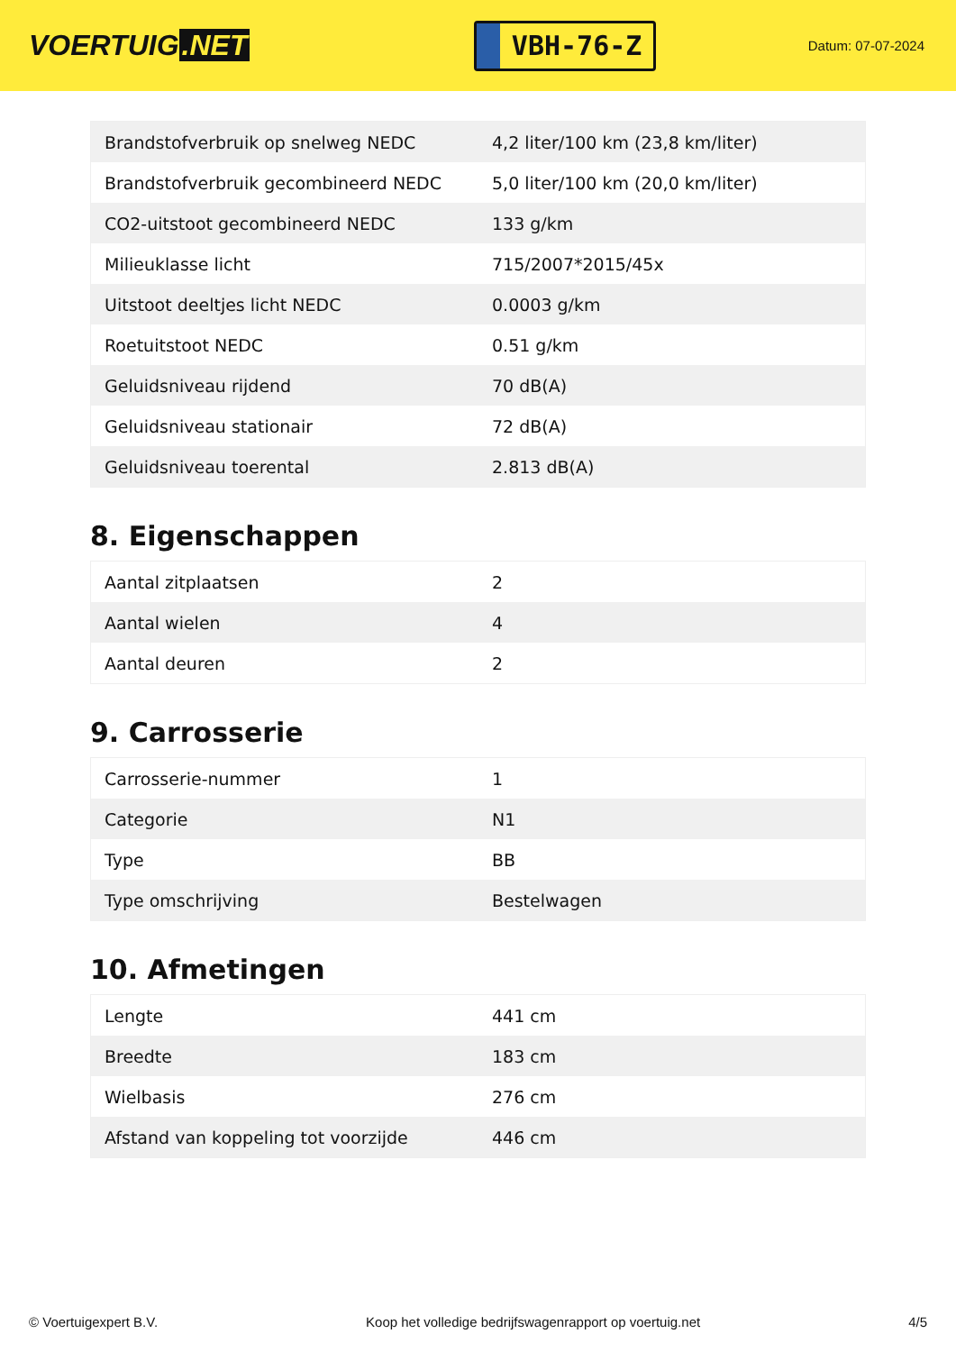VOERTUIG.NET
VBH-76-Z
Datum: 07-07-2024
| Brandstofverbruik op snelweg NEDC | 4,2 liter/100 km (23,8 km/liter) |
| Brandstofverbruik gecombineerd NEDC | 5,0 liter/100 km (20,0 km/liter) |
| CO2-uitstoot gecombineerd NEDC | 133 g/km |
| Milieuklasse licht | 715/2007*2015/45x |
| Uitstoot deeltjes licht NEDC | 0.0003 g/km |
| Roetuitstoot NEDC | 0.51 g/km |
| Geluidsniveau rijdend | 70 dB(A) |
| Geluidsniveau stationair | 72 dB(A) |
| Geluidsniveau toerental | 2.813 dB(A) |
8. Eigenschappen
| Aantal zitplaatsen | 2 |
| Aantal wielen | 4 |
| Aantal deuren | 2 |
9. Carrosserie
| Carrosserie-nummer | 1 |
| Categorie | N1 |
| Type | BB |
| Type omschrijving | Bestelwagen |
10. Afmetingen
| Lengte | 441 cm |
| Breedte | 183 cm |
| Wielbasis | 276 cm |
| Afstand van koppeling tot voorzijde | 446 cm |
© Voertuigexpert B.V. Koop het volledige bedrijfswagenrapport op voertuig.net 4/5